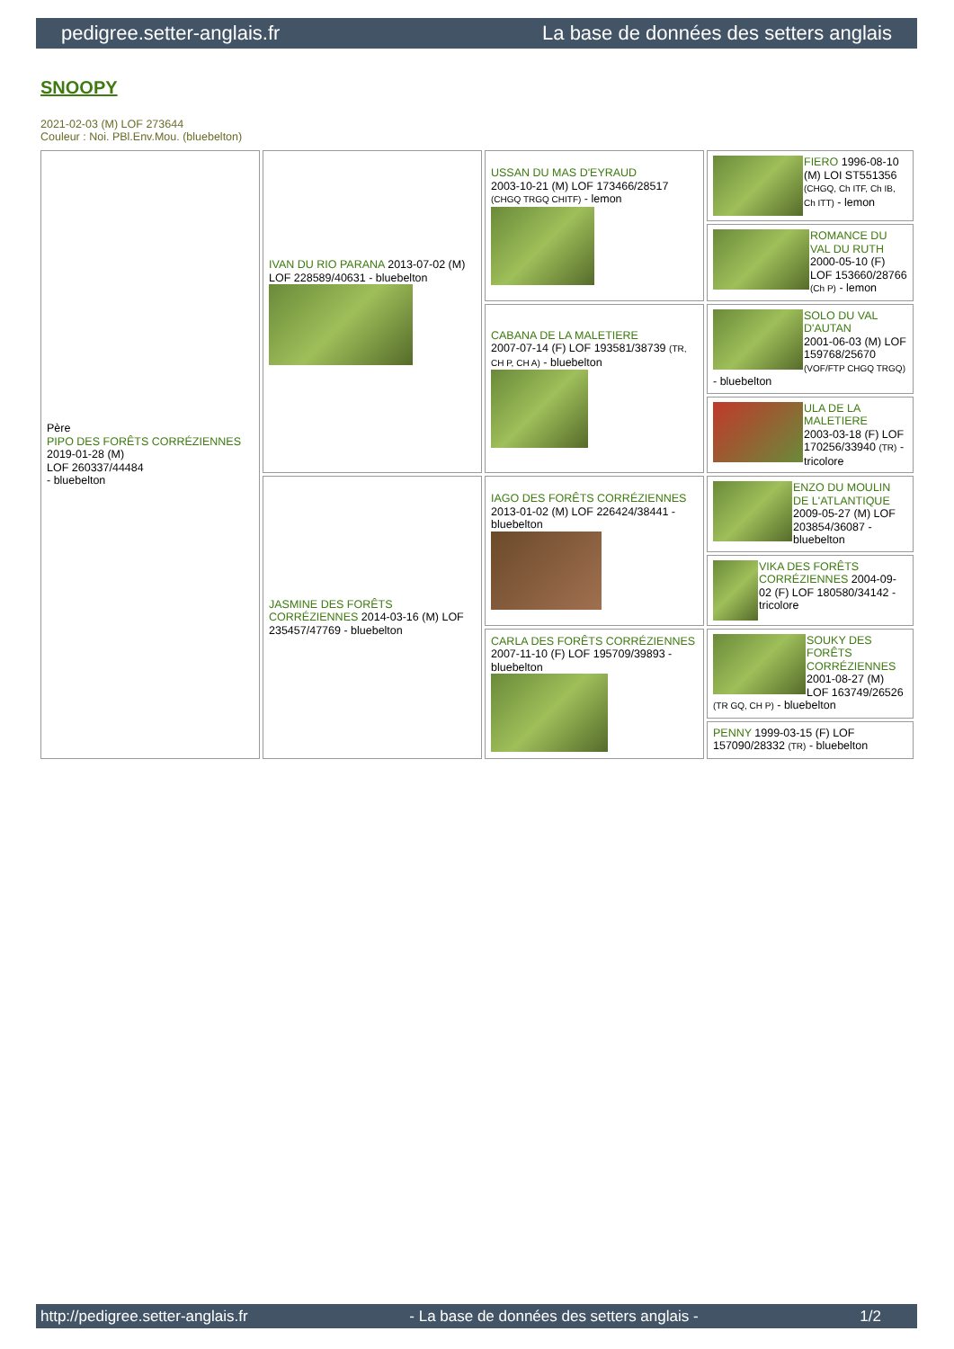pedigree.setter-anglais.fr La base de données des setters anglais
SNOOPY
2021-02-03 (M) LOF 273644
Couleur : Noi. PBl.Env.Mou. (bluebelton)
| Père PIPO DES FORÊTS CORRÉZIENNES 2019-01-28 (M) LOF 260337/44484 - bluebelton | IVAN DU RIO PARANA 2013-07-02 (M) LOF 228589/40631 - bluebelton | USSAN DU MAS D'EYRAUD 2003-10-21 (M) LOF 173466/28517 (CHGQ TRGQ CHITF) - lemon | FIERO 1996-08-10 (M) LOI ST551356 (CHGQ, Ch ITF, Ch IB, Ch ITT) - lemon |
| | | | ROMANCE DU VAL DU RUTH 2000-05-10 (F) LOF 153660/28766 (Ch P) - lemon |
| | | CABANA DE LA MALETIERE 2007-07-14 (F) LOF 193581/38739 (TR, CH P, CH A) - bluebelton | SOLO DU VAL D'AUTAN 2001-06-03 (M) LOF 159768/25670 (VOF/FTP CHGQ TRGQ) - bluebelton |
| | | | ULA DE LA MALETIERE 2003-03-18 (F) LOF 170256/33940 (TR) - tricolore |
| | JASMINE DES FORÊTS CORRÉZIENNES 2014-03-16 (M) LOF 235457/47769 - bluebelton | IAGO DES FORÊTS CORRÉZIENNES 2013-01-02 (M) LOF 226424/38441 - bluebelton | ENZO DU MOULIN DE L'ATLANTIQUE 2009-05-27 (M) LOF 203854/36087 - bluebelton |
| | | | VIKA DES FORÊTS CORRÉZIENNES 2004-09-02 (F) LOF 180580/34142 - tricolore |
| | | CARLA DES FORÊTS CORRÉZIENNES 2007-11-10 (F) LOF 195709/39893 - bluebelton | SOUKY DES FORÊTS CORRÉZIENNES 2001-08-27 (M) LOF 163749/26526 (TR GQ, CH P) - bluebelton |
| | | | PENNY 1999-03-15 (F) LOF 157090/28332 (TR) - bluebelton |
http://pedigree.setter-anglais.fr - La base de données des setters anglais - 1/2